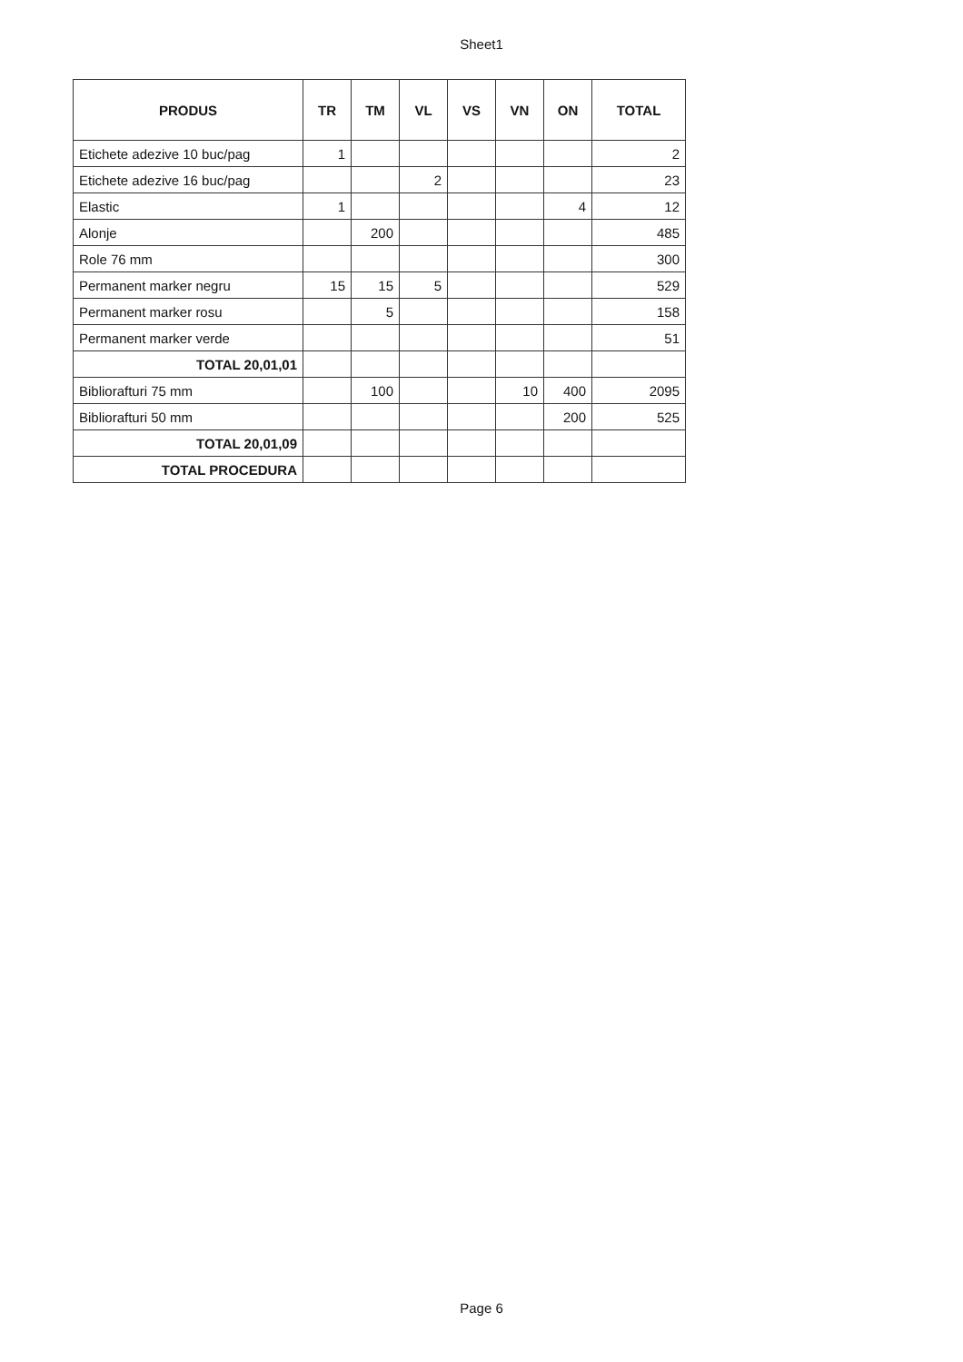Sheet1
| PRODUS | TR | TM | VL | VS | VN | ON | TOTAL |
| --- | --- | --- | --- | --- | --- | --- | --- |
| Etichete adezive 10 buc/pag | 1 | | | | | | 2 |
| Etichete adezive 16 buc/pag | | | 2 | | | | 23 |
| Elastic | 1 | | | | | 4 | 12 |
| Alonje | | 200 | | | | | 485 |
| Role 76 mm | | | | | | | 300 |
| Permanent marker negru | 15 | 15 | 5 | | | | 529 |
| Permanent marker rosu | | 5 | | | | | 158 |
| Permanent marker verde | | | | | | | 51 |
| TOTAL 20,01,01 | | | | | | | |
| Bibliorafturi 75 mm | | 100 | | | 10 | 400 | 2095 |
| Bibliorafturi 50 mm | | | | | | 200 | 525 |
| TOTAL 20,01,09 | | | | | | | |
| TOTAL PROCEDURA | | | | | | | |
Page 6